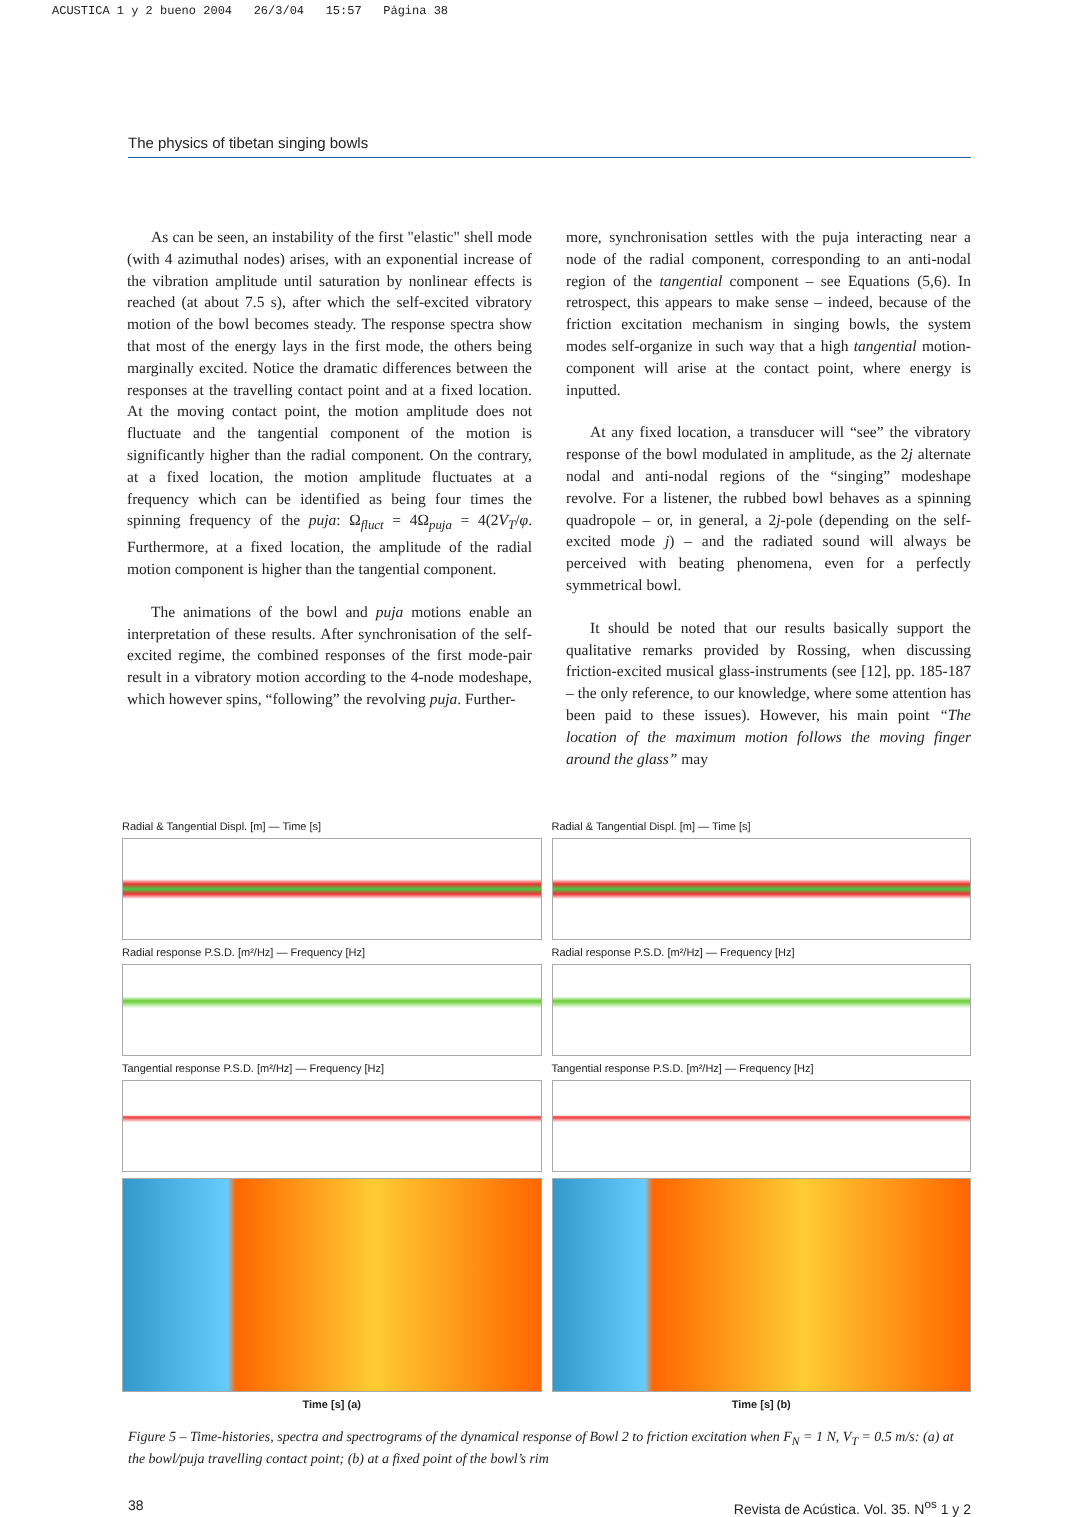ACUSTICA 1 y 2 bueno 2004 26/3/04 15:57 Página 38
The physics of tibetan singing bowls
As can be seen, an instability of the first "elastic" shell mode (with 4 azimuthal nodes) arises, with an exponential increase of the vibration amplitude until saturation by nonlinear effects is reached (at about 7.5 s), after which the self-excited vibratory motion of the bowl becomes steady. The response spectra show that most of the energy lays in the first mode, the others being marginally excited. Notice the dramatic differences between the responses at the travelling contact point and at a fixed location. At the moving contact point, the motion amplitude does not fluctuate and the tangential component of the motion is significantly higher than the radial component. On the contrary, at a fixed location, the motion amplitude fluctuates at a frequency which can be identified as being four times the spinning frequency of the puja: Ω<sub>fluct</sub> = 4Ω<sub>puja</sub> = 4(2V<sub>T</sub>/φ. Furthermore, at a fixed location, the amplitude of the radial motion component is higher than the tangential component.
The animations of the bowl and puja motions enable an interpretation of these results. After synchronisation of the self-excited regime, the combined responses of the first mode-pair result in a vibratory motion according to the 4-node modeshape, which however spins, “following” the revolving puja. Further-
more, synchronisation settles with the puja interacting near a node of the radial component, corresponding to an anti-nodal region of the tangential component – see Equations (5,6). In retrospect, this appears to make sense – indeed, because of the friction excitation mechanism in singing bowls, the system modes self-organize in such way that a high tangential motion-component will arise at the contact point, where energy is inputted.
At any fixed location, a transducer will “see” the vibratory response of the bowl modulated in amplitude, as the 2j alternate nodal and anti-nodal regions of the “singing” modeshape revolve. For a listener, the rubbed bowl behaves as a spinning quadropole – or, in general, a 2j-pole (depending on the self-excited mode j) – and the radiated sound will always be perceived with beating phenomena, even for a perfectly symmetrical bowl.
It should be noted that our results basically support the qualitative remarks provided by Rossing, when discussing friction-excited musical glass-instruments (see [12], pp. 185-187 – the only reference, to our knowledge, where some attention has been paid to these issues). However, his main point “The location of the maximum motion follows the moving finger around the glass” may
Radial & Tangential Displ. [m] — Time [s]
Radial response P.S.D. [m²/Hz] — Frequency [Hz]
Tangential response P.S.D. [m²/Hz] — Frequency [Hz]
Time [s] (a)
Radial & Tangential Displ. [m] — Time [s]
Radial response P.S.D. [m²/Hz] — Frequency [Hz]
Tangential response P.S.D. [m²/Hz] — Frequency [Hz]
Time [s] (b)
Figure 5 – Time-histories, spectra and spectrograms of the dynamical response of Bowl 2 to friction excitation when F<sub>N</sub> = 1 N, V<sub>T</sub> = 0.5 m/s: (a) at the bowl/puja travelling contact point; (b) at a fixed point of the bowl’s rim
38 Revista de Acústica. Vol. 35. N<sup>os</sup> 1 y 2